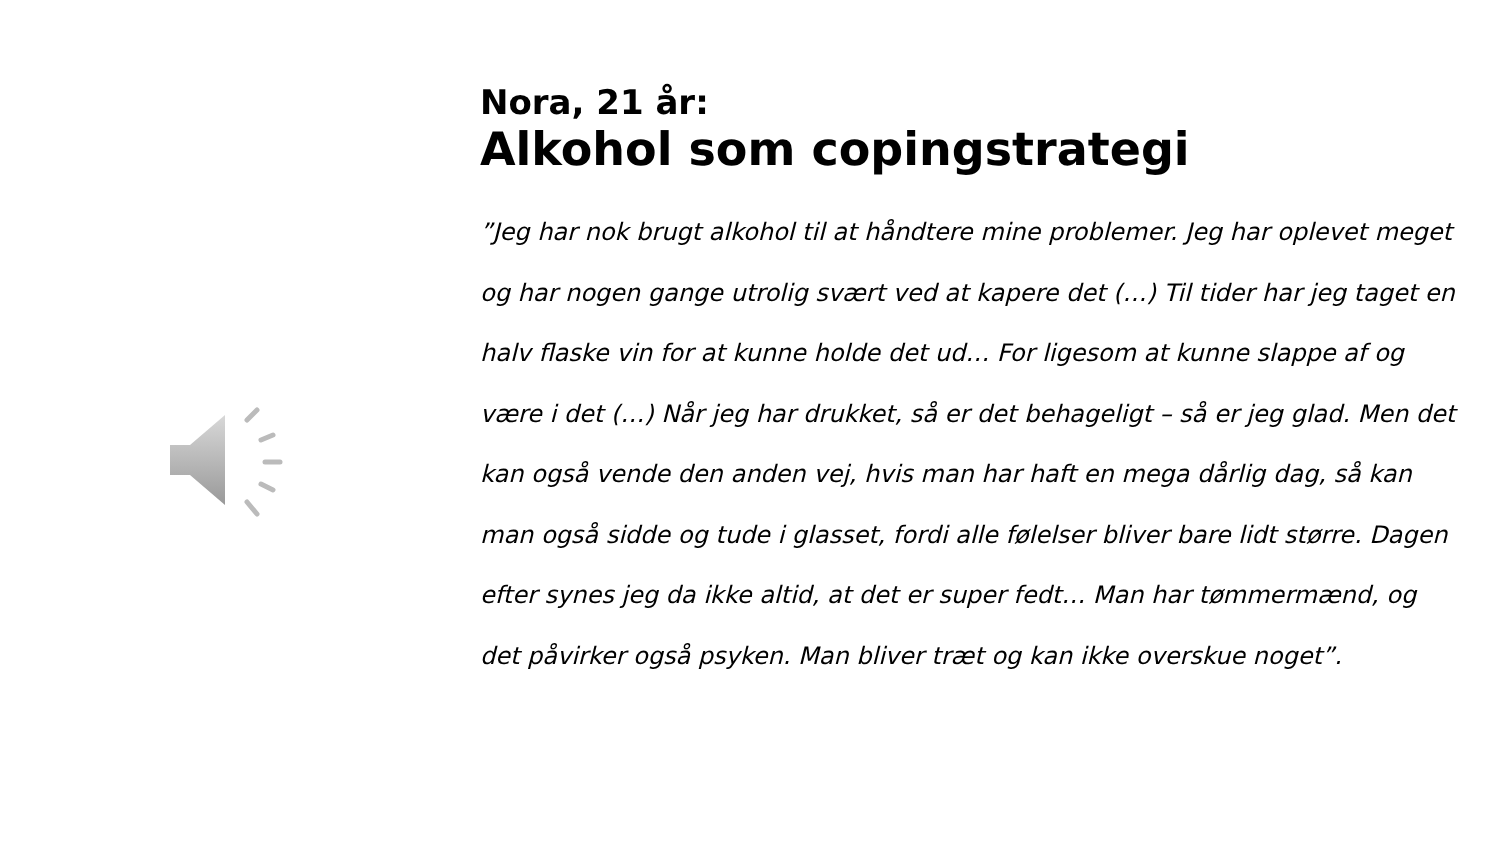Nora, 21 år:
Alkohol som copingstrategi
”Jeg har nok brugt alkohol til at håndtere mine problemer. Jeg har oplevet meget og har nogen gange utrolig svært ved at kapere det (…) Til tider har jeg taget en halv flaske vin for at kunne holde det ud… For ligesom at kunne slappe af og være i det (…) Når jeg har drukket, så er det behageligt – så er jeg glad. Men det kan også vende den anden vej, hvis man har haft en mega dårlig dag, så kan man også sidde og tude i glasset, fordi alle følelser bliver bare lidt større. Dagen efter synes jeg da ikke altid, at det er super fedt… Man har tømmermænd, og det påvirker også psyken. Man bliver træt og kan ikke overskue noget”.